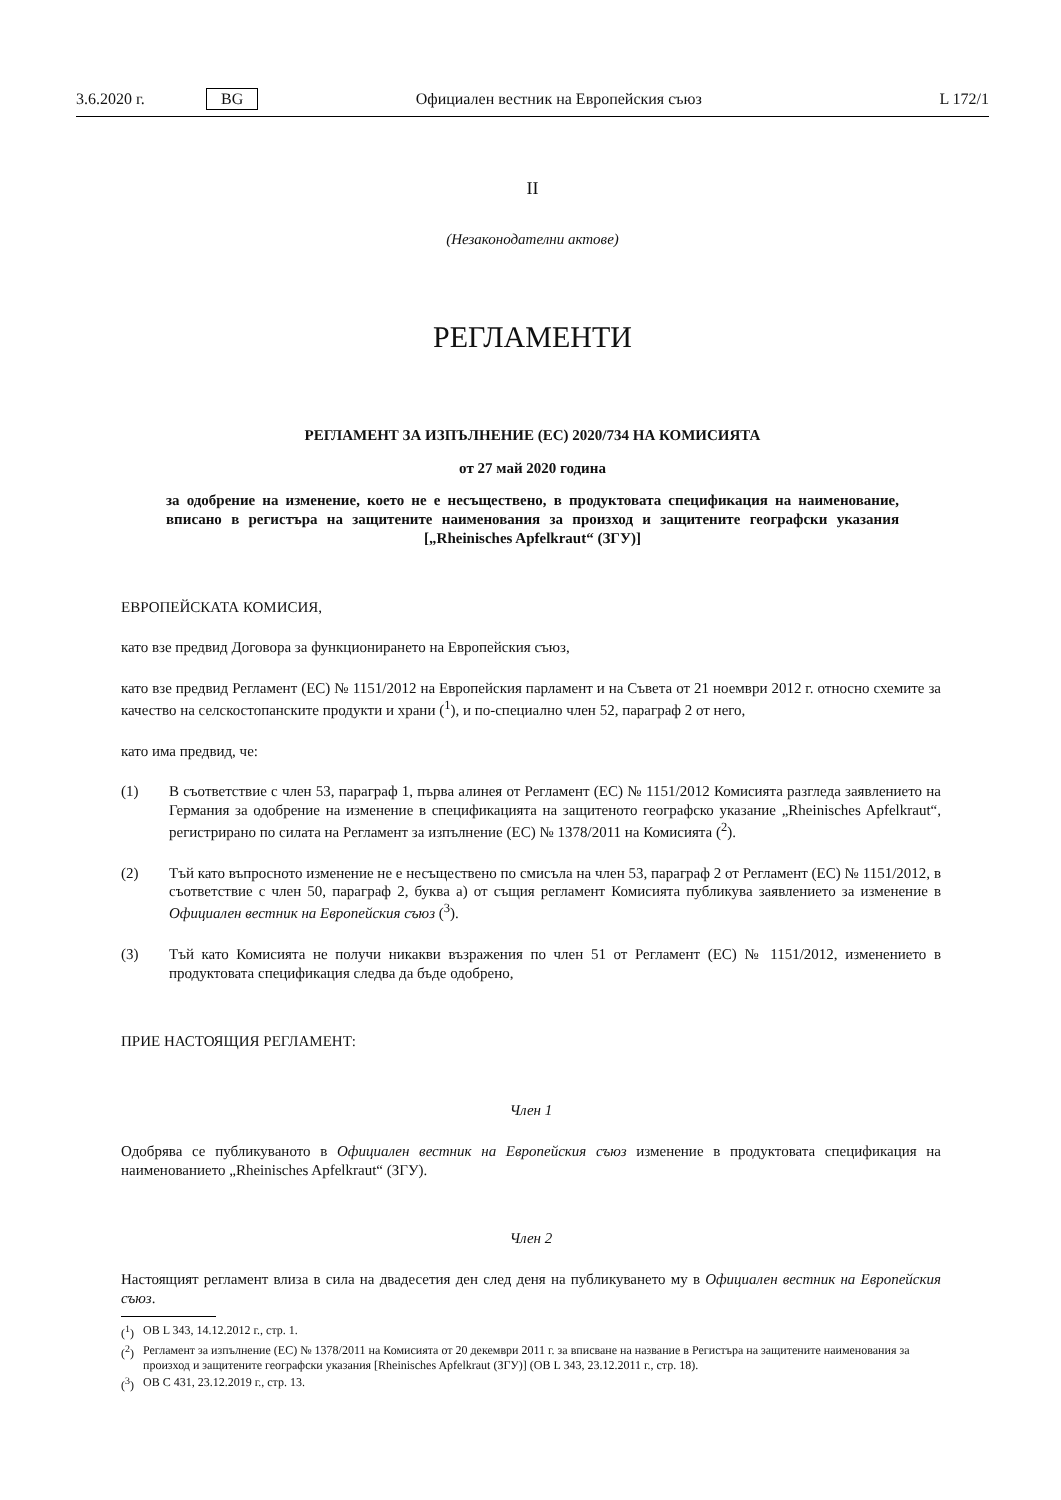3.6.2020 г. BG Официален вестник на Европейския съюз L 172/1
II
(Незаконодателни актове)
РЕГЛАМЕНТИ
РЕГЛАМЕНТ ЗА ИЗПЪЛНЕНИЕ (ЕС) 2020/734 НА КОМИСИЯТА
от 27 май 2020 година
за одобрение на изменение, което не е несъществено, в продуктовата спецификация на наименование, вписано в регистъра на защитените наименования за произход и защитените географски указания [„Rheinisches Apfelkraut“ (ЗГУ)]
ЕВРОПЕЙСКАТА КОМИСИЯ,
като взе предвид Договора за функционирането на Европейския съюз,
като взе предвид Регламент (ЕС) № 1151/2012 на Европейския парламент и на Съвета от 21 ноември 2012 г. относно схемите за качество на селскостопанските продукти и храни (<sup>1</sup>), и по-специално член 52, параграф 2 от него,
като има предвид, че:
(1) В съответствие с член 53, параграф 1, първа алинея от Регламент (ЕС) № 1151/2012 Комисията разгледа заявлението на Германия за одобрение на изменение в спецификацията на защитеното географско указание „Rheinisches Apfelkraut“, регистрирано по силата на Регламент за изпълнение (ЕС) № 1378/2011 на Комисията (<sup>2</sup>).
(2) Тъй като въпросното изменение не е несъществено по смисъла на член 53, параграф 2 от Регламент (ЕС) № 1151/2012, в съответствие с член 50, параграф 2, буква а) от същия регламент Комисията публикува заявлението за изменение в Официален вестник на Европейския съюз (<sup>3</sup>).
(3) Тъй като Комисията не получи никакви възражения по член 51 от Регламент (ЕС) № 1151/2012, изменението в продуктовата спецификация следва да бъде одобрено,
ПРИЕ НАСТОЯЩИЯ РЕГЛАМЕНТ:
Член 1
Одобрява се публикуваното в Официален вестник на Европейския съюз изменение в продуктовата спецификация на наименованието „Rheinisches Apfelkraut“ (ЗГУ).
Член 2
Настоящият регламент влиза в сила на двадесетия ден след деня на публикуването му в Официален вестник на Европейския съюз.
(<sup>1</sup>) ОВ L 343, 14.12.2012 г., стр. 1.
(<sup>2</sup>) Регламент за изпълнение (ЕС) № 1378/2011 на Комисията от 20 декември 2011 г. за вписване на название в Регистъра на защитените наименования за произход и защитените географски указания [Rheinisches Apfelkraut (ЗГУ)] (ОВ L 343, 23.12.2011 г., стр. 18).
(<sup>3</sup>) ОВ C 431, 23.12.2019 г., стр. 13.